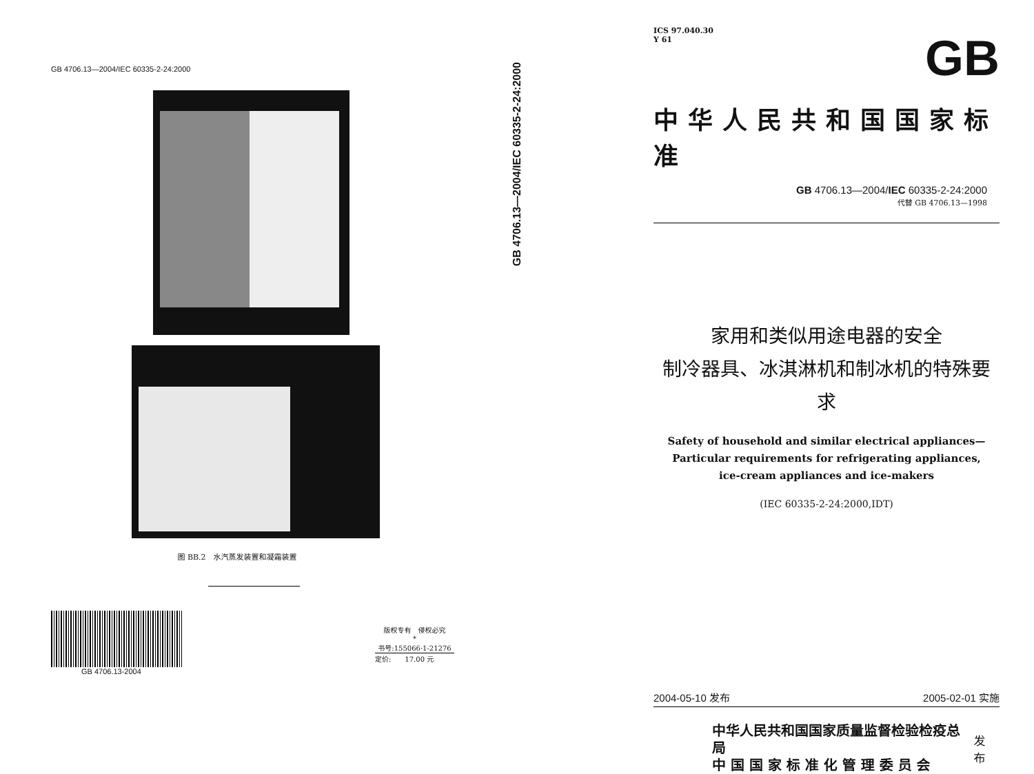GB 4706.13—2004/IEC 60335-2-24:2000
图 BB.2　水汽蒸发装置和凝霜装置
GB 4706.13-2004
版权专有　侵权必究
*
书号:155066·1-21276
定价:　　17.00 元
GB 4706.13—2004/IEC 60335-2-24:2000
ICS 97.040.30
Y 61
GB
中华人民共和国国家标准
GB 4706.13—2004/IEC 60335-2-24:2000
代替 GB 4706.13—1998
家用和类似用途电器的安全
制冷器具、冰淇淋机和制冰机的特殊要求
Safety of household and similar electrical appliances—
Particular requirements for refrigerating appliances,
ice-cream appliances and ice-makers
(IEC 60335-2-24:2000,IDT)
2004-05-10 发布 2005-02-01 实施
中华人民共和国国家质量监督检验检疫总局
中 国 国 家 标 准 化 管 理 委 员 会
发 布